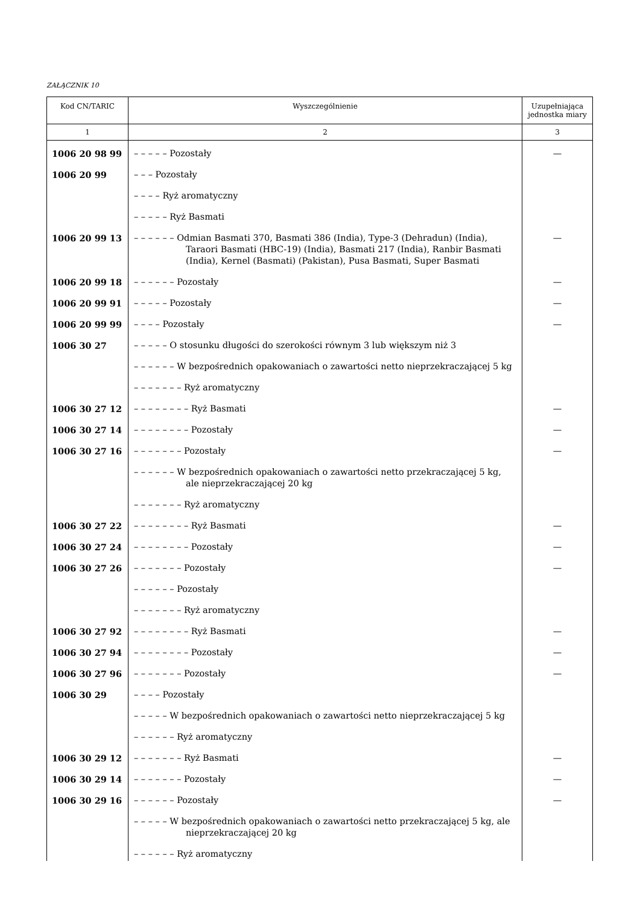ZAŁĄCZNIK 10
| Kod CN/TARIC | Wyszczególnienie | Uzupełniająca jednostka miary |
| --- | --- | --- |
| 1 | 2 | 3 |
| 1006 20 98 99 | – – – – – Pozostały | — |
| 1006 20 99 | – – – Pozostały | |
| | – – – – Ryż aromatyczny | |
| | – – – – – Ryż Basmati | |
| 1006 20 99 13 | – – – – – – Odmian Basmati 370, Basmati 386 (India), Type-3 (Dehradun) (India), Taraori Basmati (HBC-19) (India), Basmati 217 (India), Ranbir Basmati (India), Kernel (Basmati) (Pakistan), Pusa Basmati, Super Basmati | — |
| 1006 20 99 18 | – – – – – – Pozostały | — |
| 1006 20 99 91 | – – – – – Pozostały | — |
| 1006 20 99 99 | – – – – Pozostały | — |
| 1006 30 27 | – – – – – O stosunku długości do szerokości równym 3 lub większym niż 3 | |
| | – – – – – – W bezpośrednich opakowaniach o zawartości netto nieprzekraczającej 5 kg | |
| | – – – – – – – Ryż aromatyczny | |
| 1006 30 27 12 | – – – – – – – – Ryż Basmati | — |
| 1006 30 27 14 | – – – – – – – – Pozostały | — |
| 1006 30 27 16 | – – – – – – – Pozostały | — |
| | – – – – – – W bezpośrednich opakowaniach o zawartości netto przekraczającej 5 kg, ale nieprzekraczającej 20 kg | |
| | – – – – – – – Ryż aromatyczny | |
| 1006 30 27 22 | – – – – – – – – Ryż Basmati | — |
| 1006 30 27 24 | – – – – – – – – Pozostały | — |
| 1006 30 27 26 | – – – – – – – Pozostały | — |
| | – – – – – – Pozostały | |
| | – – – – – – – Ryż aromatyczny | |
| 1006 30 27 92 | – – – – – – – – Ryż Basmati | — |
| 1006 30 27 94 | – – – – – – – – Pozostały | — |
| 1006 30 27 96 | – – – – – – – Pozostały | — |
| 1006 30 29 | – – – – Pozostały | |
| | – – – – – W bezpośrednich opakowaniach o zawartości netto nieprzekraczającej 5 kg | |
| | – – – – – – Ryż aromatyczny | |
| 1006 30 29 12 | – – – – – – – Ryż Basmati | — |
| 1006 30 29 14 | – – – – – – – Pozostały | — |
| 1006 30 29 16 | – – – – – – Pozostały | — |
| | – – – – – W bezpośrednich opakowaniach o zawartości netto przekraczającej 5 kg, ale nieprzekraczającej 20 kg | |
| | – – – – – – Ryż aromatyczny | |